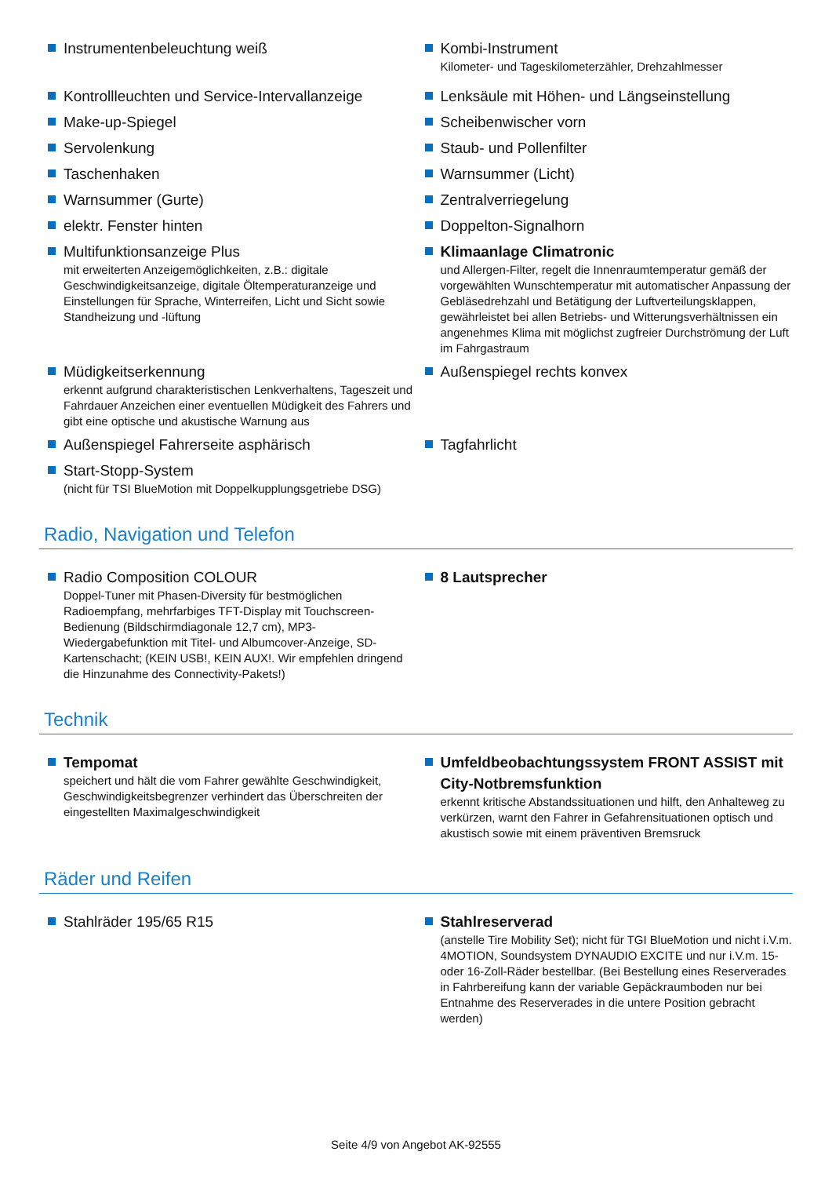Instrumentenbeleuchtung weiß Kombi-Instrument
Kilometer- und Tageskilometerzähler, Drehzahlmesser
Kontrollleuchten und Service-Intervallanzeige
Make-up-Spiegel
Servolenkung
Taschenhaken
Warnsummer (Gurte)
elektr. Fenster hinten
Multifunktionsanzeige Plus
mit erweiterten Anzeigemöglichkeiten, z.B.: digitale Geschwindigkeitsanzeige, digitale Öltemperaturanzeige und Einstellungen für Sprache, Winterreifen, Licht und Sicht sowie Standheizung und -lüftung
Lenksäule mit Höhen- und Längseinstellung
Scheibenwischer vorn
Staub- und Pollenfilter
Warnsummer (Licht)
Zentralverriegelung
Doppelton-Signalhorn
Klimaanlage Climatronic
und Allergen-Filter, regelt die Innenraumtemperatur gemäß der vorgewählten Wunschtemperatur mit automatischer Anpassung der Gebläsedrehzahl und Betätigung der Luftverteilungsklappen, gewährleistet bei allen Betriebs- und Witterungsverhältnissen ein angenehmes Klima mit möglichst zugfreier Durchströmung der Luft im Fahrgastraum
Müdigkeitserkennung
erkennt aufgrund charakteristischen Lenkverhaltens, Tageszeit und Fahrdauer Anzeichen einer eventuellen Müdigkeit des Fahrers und gibt eine optische und akustische Warnung aus
Außenspiegel rechts konvex
Außenspiegel Fahrerseite asphärisch
Start-Stopp-System
(nicht für TSI BlueMotion mit Doppelkupplungsgetriebe DSG)
Tagfahrlicht
Radio, Navigation und Telefon
Radio Composition COLOUR
Doppel-Tuner mit Phasen-Diversity für bestmöglichen Radioempfang, mehrfarbiges TFT-Display mit Touchscreen-Bedienung (Bildschirmdiagonale 12,7 cm), MP3-Wiedergabefunktion mit Titel- und Albumcover-Anzeige, SD-Kartenschacht; (KEIN USB!, KEIN AUX!. Wir empfehlen dringend die Hinzunahme des Connectivity-Pakets!)
8 Lautsprecher
Technik
Tempomat
speichert und hält die vom Fahrer gewählte Geschwindigkeit, Geschwindigkeitsbegrenzer verhindert das Überschreiten der eingestellten Maximalgeschwindigkeit
Umfeldbeobachtungssystem FRONT ASSIST mit City-Notbremsfunktion
erkennt kritische Abstandssituationen und hilft, den Anhalteweg zu verkürzen, warnt den Fahrer in Gefahrensituationen optisch und akustisch sowie mit einem präventiven Bremsruck
Räder und Reifen
Stahlräder 195/65 R15 Stahlreserverad
(anstelle Tire Mobility Set); nicht für TGI BlueMotion und nicht i.V.m. 4MOTION, Soundsystem DYNAUDIO EXCITE und nur i.V.m. 15- oder 16-Zoll-Räder bestellbar. (Bei Bestellung eines Reserverades in Fahrbereifung kann der variable Gepäckraumboden nur bei Entnahme des Reserverades in die untere Position gebracht werden)
Seite 4/9 von Angebot AK-92555